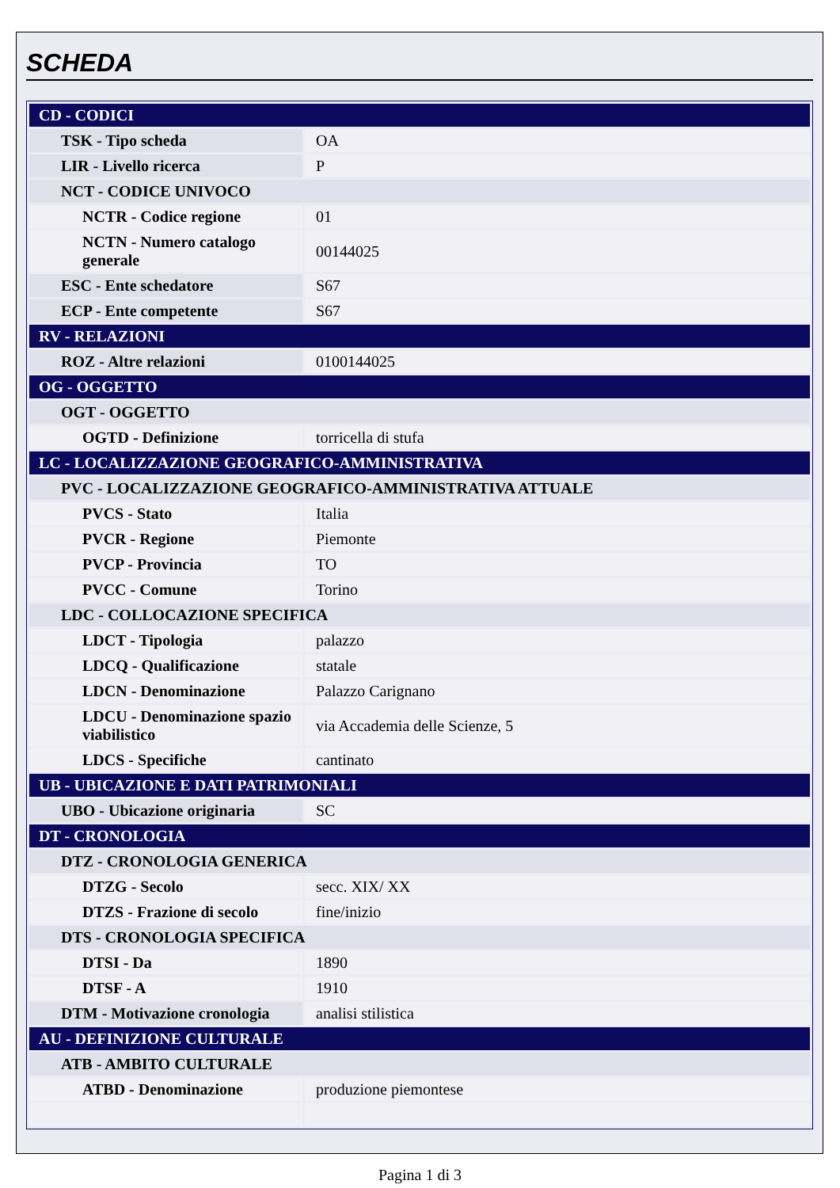SCHEDA
| CD - CODICI | |
| TSK - Tipo scheda | OA |
| LIR - Livello ricerca | P |
| NCT - CODICE UNIVOCO | |
| NCTR - Codice regione | 01 |
| NCTN - Numero catalogo generale | 00144025 |
| ESC - Ente schedatore | S67 |
| ECP - Ente competente | S67 |
| RV - RELAZIONI | |
| ROZ - Altre relazioni | 0100144025 |
| OG - OGGETTO | |
| OGT - OGGETTO | |
| OGTD - Definizione | torricella di stufa |
| LC - LOCALIZZAZIONE GEOGRAFICO-AMMINISTRATIVA | |
| PVC - LOCALIZZAZIONE GEOGRAFICO-AMMINISTRATIVA ATTUALE | |
| PVCS - Stato | Italia |
| PVCR - Regione | Piemonte |
| PVCP - Provincia | TO |
| PVCC - Comune | Torino |
| LDC - COLLOCAZIONE SPECIFICA | |
| LDCT - Tipologia | palazzo |
| LDCQ - Qualificazione | statale |
| LDCN - Denominazione | Palazzo Carignano |
| LDCU - Denominazione spazio viabilistico | via Accademia delle Scienze, 5 |
| LDCS - Specifiche | cantinato |
| UB - UBICAZIONE E DATI PATRIMONIALI | |
| UBO - Ubicazione originaria | SC |
| DT - CRONOLOGIA | |
| DTZ - CRONOLOGIA GENERICA | |
| DTZG - Secolo | secc. XIX/ XX |
| DTZS - Frazione di secolo | fine/inizio |
| DTS - CRONOLOGIA SPECIFICA | |
| DTSI - Da | 1890 |
| DTSF - A | 1910 |
| DTM - Motivazione cronologia | analisi stilistica |
| AU - DEFINIZIONE CULTURALE | |
| ATB - AMBITO CULTURALE | |
| ATBD - Denominazione | produzione piemontese |
Pagina 1 di 3